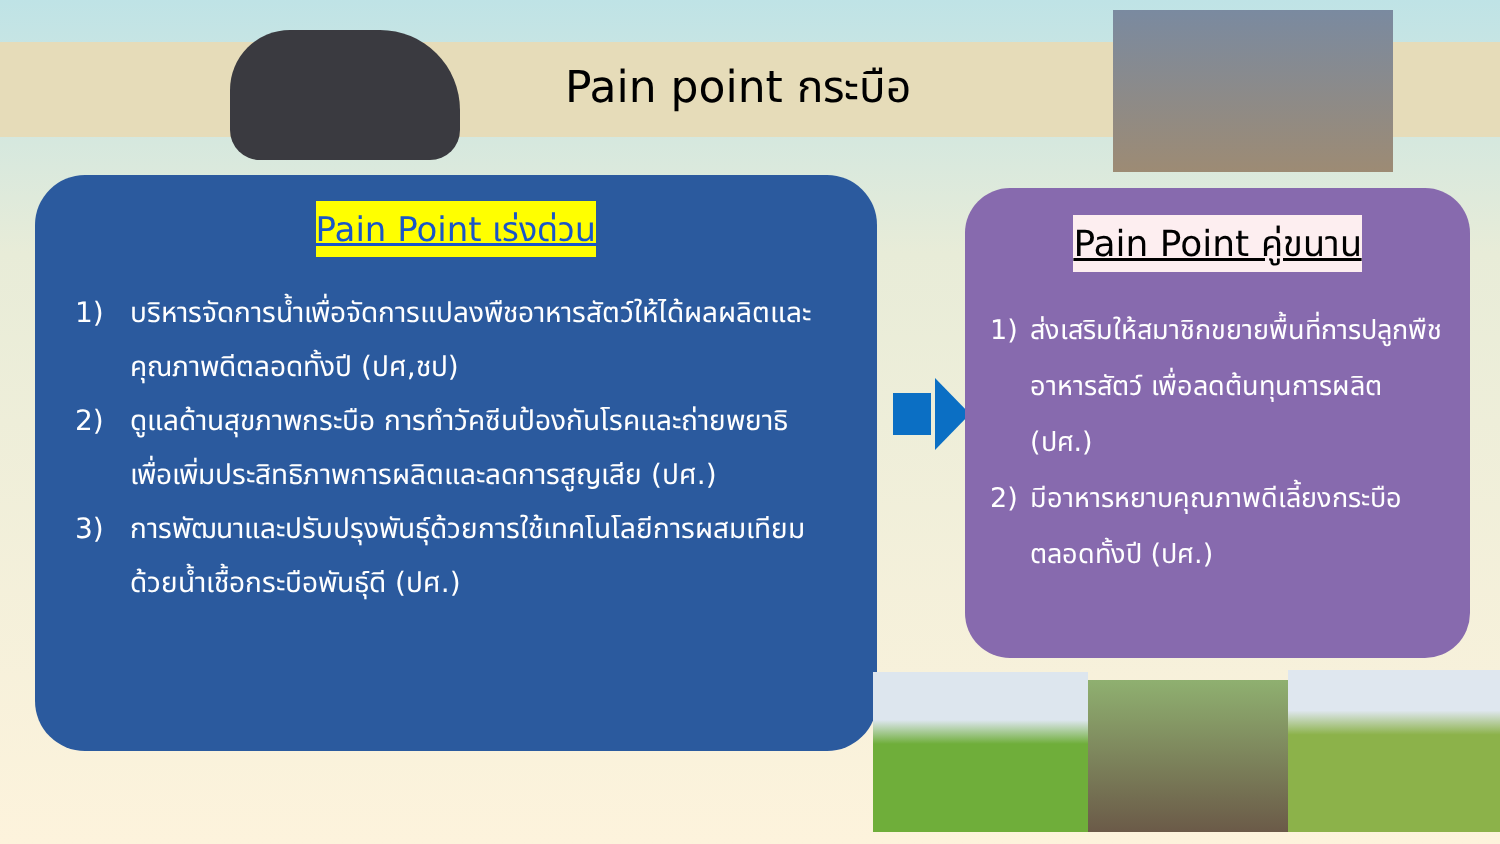Pain point กระบือ
Pain Point เร่งด่วน
1) บริหารจัดการน้ำเพื่อจัดการแปลงพืชอาหารสัตว์ให้ได้ผลผลิตและคุณภาพดีตลอดทั้งปี (ปศ,ชป)
2) ดูแลด้านสุขภาพกระบือ การทำวัคซีนป้องกันโรคและถ่ายพยาธิ เพื่อเพิ่มประสิทธิภาพการผลิตและลดการสูญเสีย (ปศ.)
3) การพัฒนาและปรับปรุงพันธุ์ด้วยการใช้เทคโนโลยีการผสมเทียม ด้วยน้ำเชื้อกระบือพันธุ์ดี (ปศ.)
Pain Point คู่ขนาน
1) ส่งเสริมให้สมาชิกขยายพื้นที่การปลูกพืชอาหารสัตว์ เพื่อลดต้นทุนการผลิต (ปศ.)
2) มีอาหารหยาบคุณภาพดีเลี้ยงกระบือตลอดทั้งปี (ปศ.)